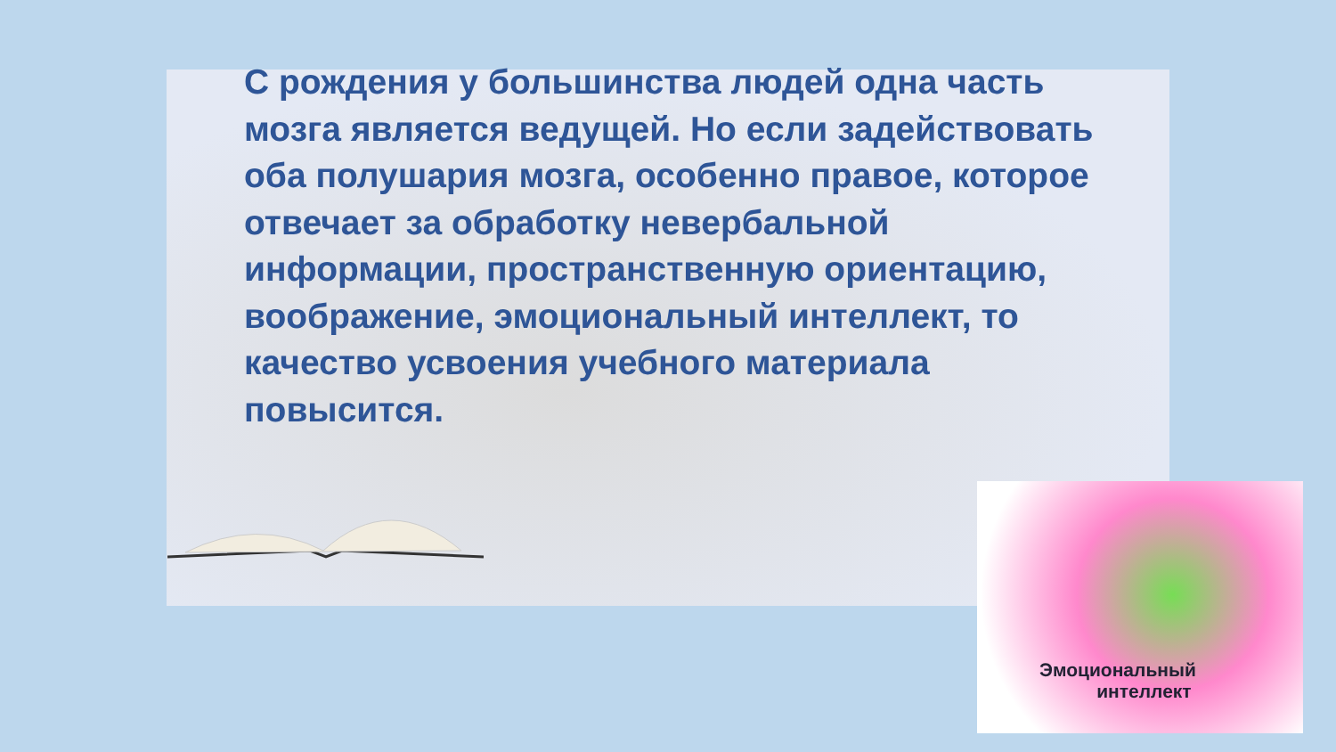С рождения у большинства людей одна часть мозга является ведущей. Но если задействовать оба полушария мозга, особенно правое, которое отвечает за обработку невербальной информации, пространственную ориентацию, воображение, эмоциональный интеллект, то качество усвоения учебного материала повысится.
Эмоциональный
интеллект